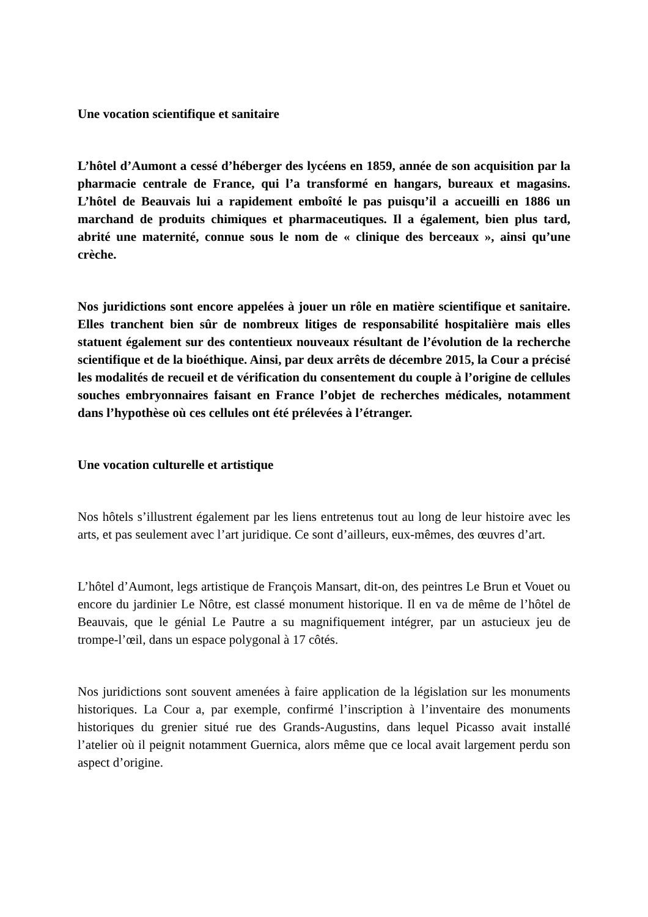Une vocation scientifique et sanitaire
L’hôtel d’Aumont a cessé d’héberger des lycéens en 1859, année de son acquisition par la pharmacie centrale de France, qui l’a transformé en hangars, bureaux et magasins. L’hôtel de Beauvais lui a rapidement emboîté le pas puisqu’il a accueilli en 1886 un marchand de produits chimiques et pharmaceutiques. Il a également, bien plus tard, abrité une maternité, connue sous le nom de « clinique des berceaux », ainsi qu’une crèche.
Nos juridictions sont encore appelées à jouer un rôle en matière scientifique et sanitaire. Elles tranchent bien sûr de nombreux litiges de responsabilité hospitalière mais elles statuent également sur des contentieux nouveaux résultant de l’évolution de la recherche scientifique et de la bioéthique. Ainsi, par deux arrêts de décembre 2015, la Cour a précisé les modalités de recueil et de vérification du consentement du couple à l’origine de cellules souches embryonnaires faisant en France l’objet de recherches médicales, notamment dans l’hypothèse où ces cellules ont été prélevées à l’étranger.
Une vocation culturelle et artistique
Nos hôtels s’illustrent également par les liens entretenus tout au long de leur histoire avec les arts, et pas seulement avec l’art juridique. Ce sont d’ailleurs, eux-mêmes, des œuvres d’art.
L’hôtel d’Aumont, legs artistique de François Mansart, dit-on, des peintres Le Brun et Vouet ou encore du jardinier Le Nôtre, est classé monument historique. Il en va de même de l’hôtel de Beauvais, que le génial Le Pautre a su magnifiquement intégrer, par un astucieux jeu de trompe-l’œil, dans un espace polygonal à 17 côtés.
Nos juridictions sont souvent amenées à faire application de la législation sur les monuments historiques. La Cour a, par exemple, confirmé l’inscription à l’inventaire des monuments historiques du grenier situé rue des Grands-Augustins, dans lequel Picasso avait installé l’atelier où il peignit notamment Guernica, alors même que ce local avait largement perdu son aspect d’origine.